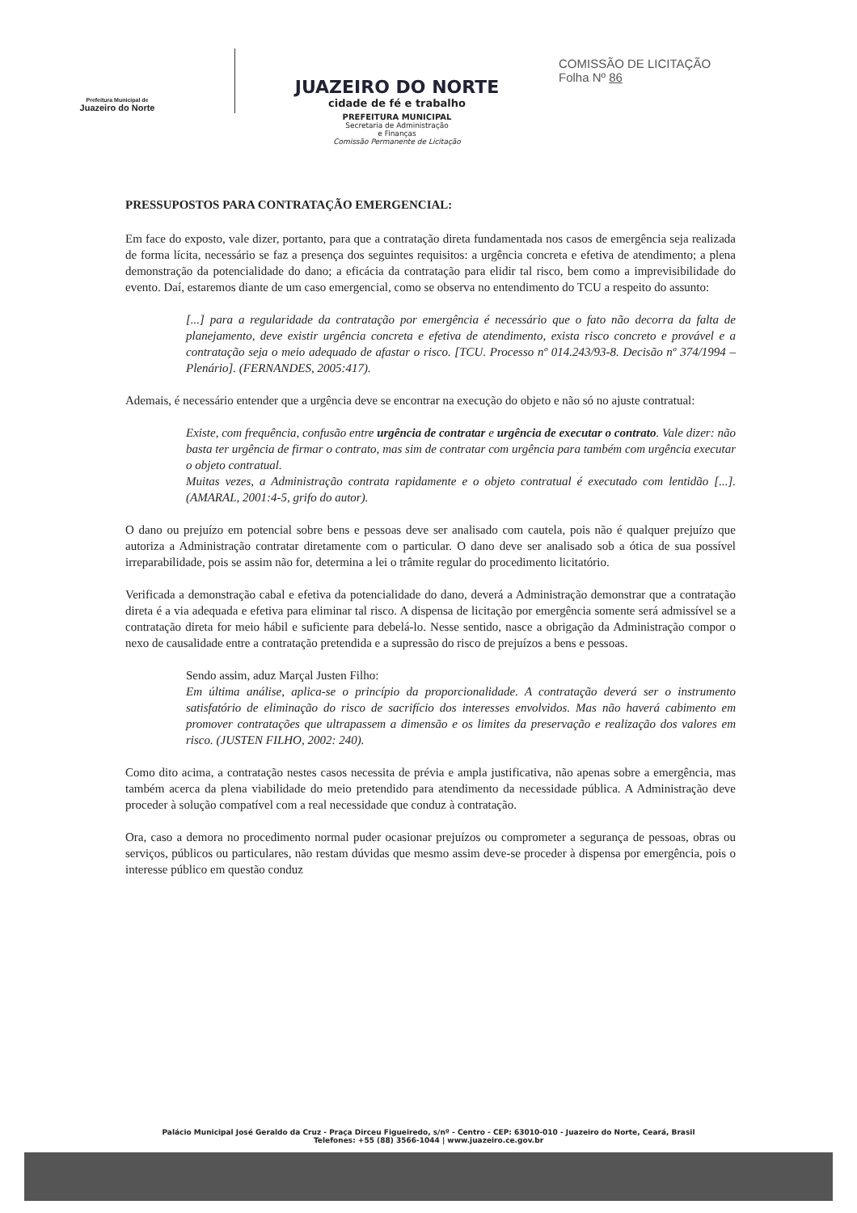Prefeitura Municipal de
Juazeiro do Norte
JUAZEIRO DO NORTE
cidade de fé e trabalho
PREFEITURA MUNICIPAL
Secretaria de Administração
e Finanças
Comissão Permanente de Licitação
COMISSÃO DE LICITAÇÃO
Folha Nº 86
PRESSUPOSTOS PARA CONTRATAÇÃO EMERGENCIAL:
Em face do exposto, vale dizer, portanto, para que a contratação direta fundamentada nos casos de emergência seja realizada de forma lícita, necessário se faz a presença dos seguintes requisitos: a urgência concreta e efetiva de atendimento; a plena demonstração da potencialidade do dano; a eficácia da contratação para elidir tal risco, bem como a imprevisibilidade do evento. Daí, estaremos diante de um caso emergencial, como se observa no entendimento do TCU a respeito do assunto:
[...] para a regularidade da contratação por emergência é necessário que o fato não decorra da falta de planejamento, deve existir urgência concreta e efetiva de atendimento, exista risco concreto e provável e a contratação seja o meio adequado de afastar o risco. [TCU. Processo nº 014.243/93-8. Decisão nº 374/1994 – Plenário]. (FERNANDES, 2005:417).
Ademais, é necessário entender que a urgência deve se encontrar na execução do objeto e não só no ajuste contratual:
Existe, com frequência, confusão entre urgência de contratar e urgência de executar o contrato. Vale dizer: não basta ter urgência de firmar o contrato, mas sim de contratar com urgência para também com urgência executar o objeto contratual.
Muitas vezes, a Administração contrata rapidamente e o objeto contratual é executado com lentidão [...]. (AMARAL, 2001:4-5, grifo do autor).
O dano ou prejuízo em potencial sobre bens e pessoas deve ser analisado com cautela, pois não é qualquer prejuízo que autoriza a Administração contratar diretamente com o particular. O dano deve ser analisado sob a ótica de sua possível irreparabilidade, pois se assim não for, determina a lei o trâmite regular do procedimento licitatório.
Verificada a demonstração cabal e efetiva da potencialidade do dano, deverá a Administração demonstrar que a contratação direta é a via adequada e efetiva para eliminar tal risco. A dispensa de licitação por emergência somente será admissível se a contratação direta for meio hábil e suficiente para debelá-lo. Nesse sentido, nasce a obrigação da Administração compor o nexo de causalidade entre a contratação pretendida e a supressão do risco de prejuízos a bens e pessoas.
Sendo assim, aduz Marçal Justen Filho:
Em última análise, aplica-se o princípio da proporcionalidade. A contratação deverá ser o instrumento satisfatório de eliminação do risco de sacrifício dos interesses envolvidos. Mas não haverá cabimento em promover contratações que ultrapassem a dimensão e os limites da preservação e realização dos valores em risco. (JUSTEN FILHO, 2002: 240).
Como dito acima, a contratação nestes casos necessita de prévia e ampla justificativa, não apenas sobre a emergência, mas também acerca da plena viabilidade do meio pretendido para atendimento da necessidade pública. A Administração deve proceder à solução compatível com a real necessidade que conduz à contratação.
Ora, caso a demora no procedimento normal puder ocasionar prejuízos ou comprometer a segurança de pessoas, obras ou serviços, públicos ou particulares, não restam dúvidas que mesmo assim deve-se proceder à dispensa por emergência, pois o interesse público em questão conduz
Palácio Municipal José Geraldo da Cruz - Praça Dirceu Figueiredo, s/nº - Centro - CEP: 63010-010 - Juazeiro do Norte, Ceará, Brasil
Telefones: +55 (88) 3566-1044 | www.juazeiro.ce.gov.br